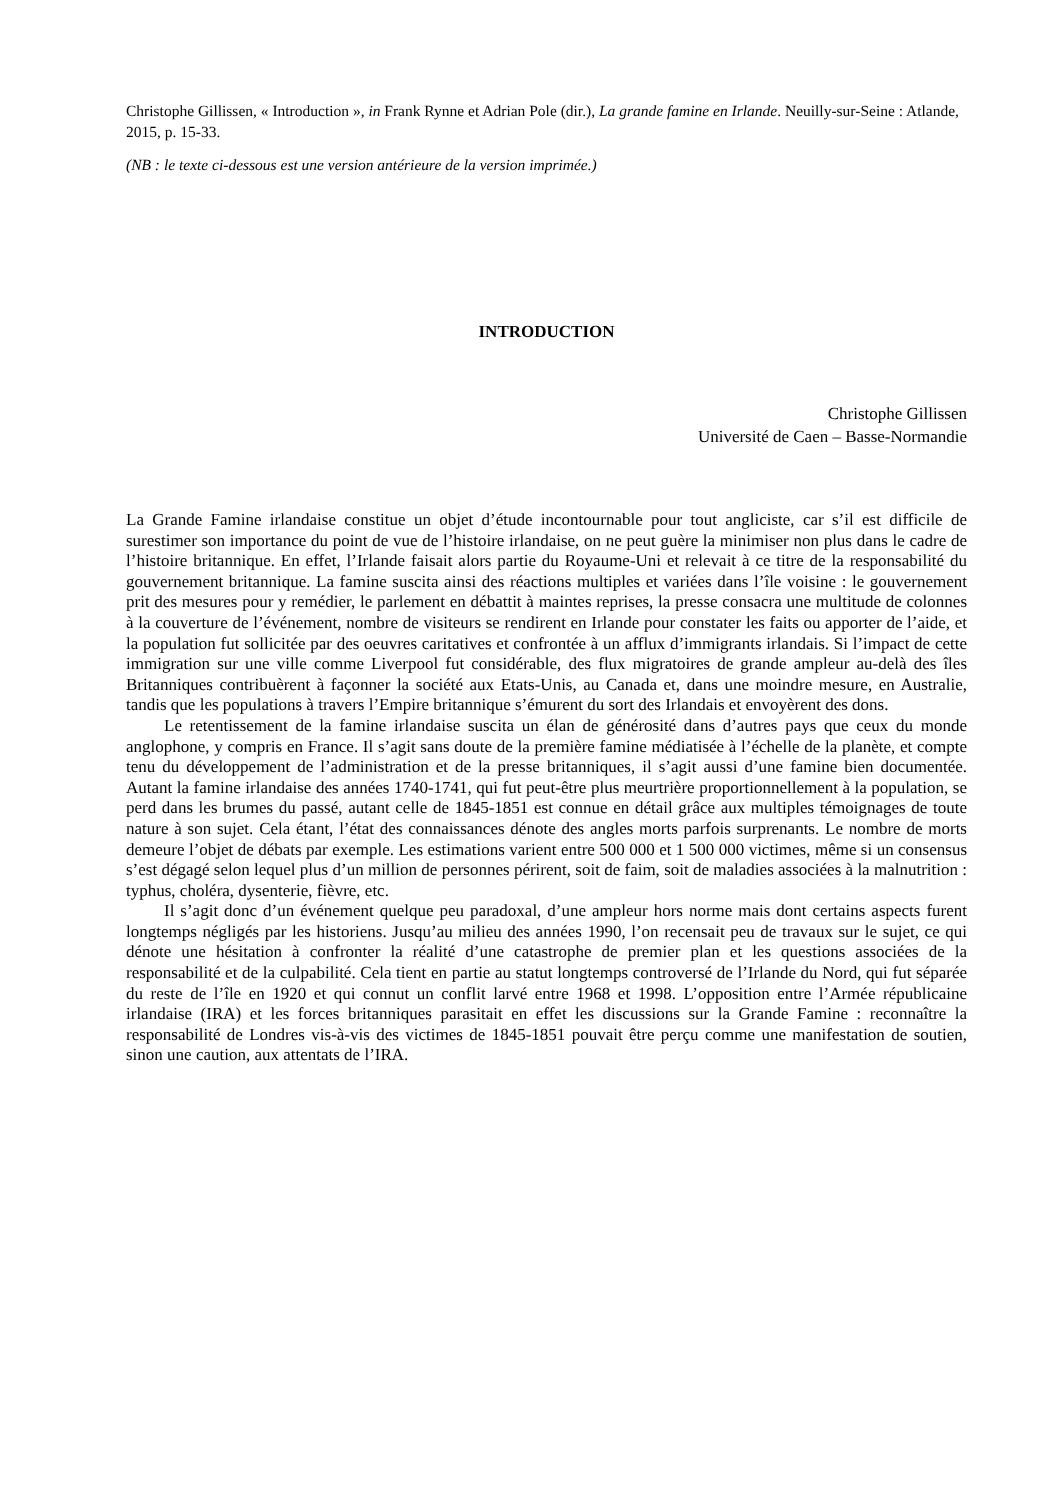Christophe Gillissen, « Introduction », in Frank Rynne et Adrian Pole (dir.), La grande famine en Irlande. Neuilly-sur-Seine : Atlande, 2015, p. 15-33.
(NB : le texte ci-dessous est une version antérieure de la version imprimée.)
INTRODUCTION
Christophe Gillissen
Université de Caen – Basse-Normandie
La Grande Famine irlandaise constitue un objet d’étude incontournable pour tout angliciste, car s’il est difficile de surestimer son importance du point de vue de l’histoire irlandaise, on ne peut guère la minimiser non plus dans le cadre de l’histoire britannique. En effet, l’Irlande faisait alors partie du Royaume-Uni et relevait à ce titre de la responsabilité du gouvernement britannique. La famine suscita ainsi des réactions multiples et variées dans l’île voisine : le gouvernement prit des mesures pour y remédier, le parlement en débattit à maintes reprises, la presse consacra une multitude de colonnes à la couverture de l’événement, nombre de visiteurs se rendirent en Irlande pour constater les faits ou apporter de l’aide, et la population fut sollicitée par des oeuvres caritatives et confrontée à un afflux d’immigrants irlandais. Si l’impact de cette immigration sur une ville comme Liverpool fut considérable, des flux migratoires de grande ampleur au-delà des îles Britanniques contribuèrent à façonner la société aux Etats-Unis, au Canada et, dans une moindre mesure, en Australie, tandis que les populations à travers l’Empire britannique s’émurent du sort des Irlandais et envoyèrent des dons.
Le retentissement de la famine irlandaise suscita un élan de générosité dans d’autres pays que ceux du monde anglophone, y compris en France. Il s’agit sans doute de la première famine médiatisée à l’échelle de la planète, et compte tenu du développement de l’administration et de la presse britanniques, il s’agit aussi d’une famine bien documentée. Autant la famine irlandaise des années 1740-1741, qui fut peut-être plus meurtrière proportionnellement à la population, se perd dans les brumes du passé, autant celle de 1845-1851 est connue en détail grâce aux multiples témoignages de toute nature à son sujet. Cela étant, l’état des connaissances dénote des angles morts parfois surprenants. Le nombre de morts demeure l’objet de débats par exemple. Les estimations varient entre 500 000 et 1 500 000 victimes, même si un consensus s’est dégagé selon lequel plus d’un million de personnes périrent, soit de faim, soit de maladies associées à la malnutrition : typhus, choléra, dysenterie, fièvre, etc.
Il s’agit donc d’un événement quelque peu paradoxal, d’une ampleur hors norme mais dont certains aspects furent longtemps négligés par les historiens. Jusqu’au milieu des années 1990, l’on recensait peu de travaux sur le sujet, ce qui dénote une hésitation à confronter la réalité d’une catastrophe de premier plan et les questions associées de la responsabilité et de la culpabilité. Cela tient en partie au statut longtemps controversé de l’Irlande du Nord, qui fut séparée du reste de l’île en 1920 et qui connut un conflit larvé entre 1968 et 1998. L’opposition entre l’Armée républicaine irlandaise (IRA) et les forces britanniques parasitait en effet les discussions sur la Grande Famine : reconnaître la responsabilité de Londres vis-à-vis des victimes de 1845-1851 pouvait être perçu comme une manifestation de soutien, sinon une caution, aux attentats de l’IRA.